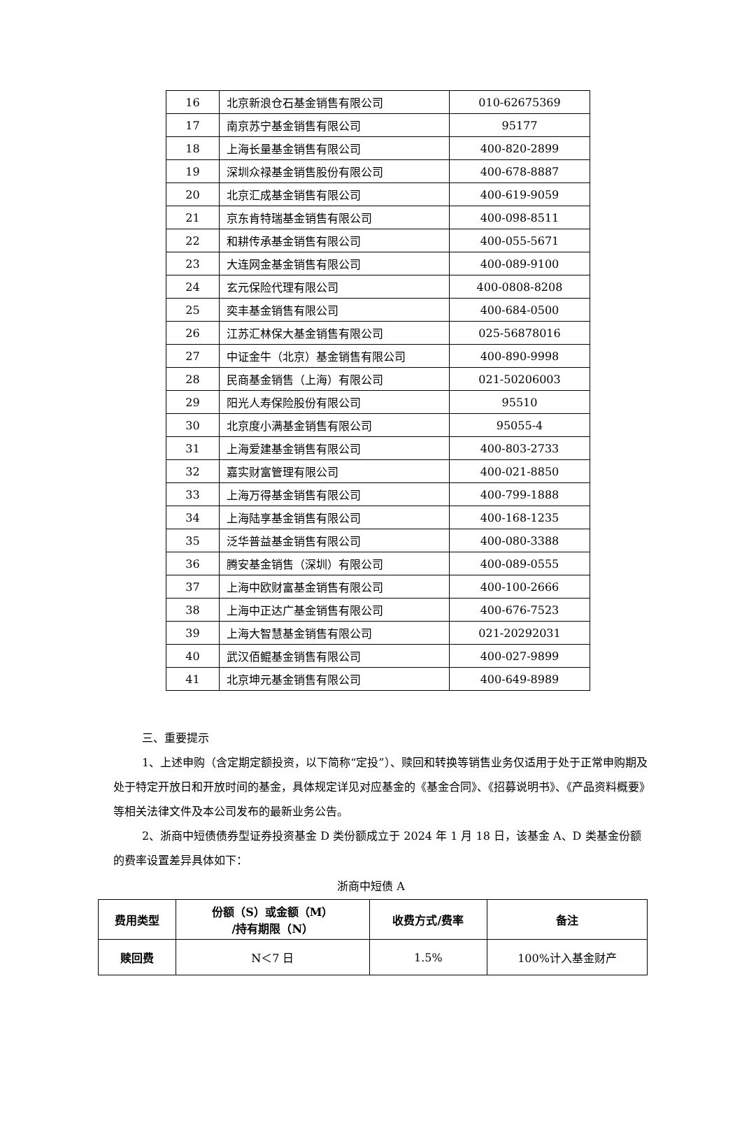| 16 | 北京新浪仓石基金销售有限公司 | 010-62675369 |
| 17 | 南京苏宁基金销售有限公司 | 95177 |
| 18 | 上海长量基金销售有限公司 | 400-820-2899 |
| 19 | 深圳众禄基金销售股份有限公司 | 400-678-8887 |
| 20 | 北京汇成基金销售有限公司 | 400-619-9059 |
| 21 | 京东肯特瑞基金销售有限公司 | 400-098-8511 |
| 22 | 和耕传承基金销售有限公司 | 400-055-5671 |
| 23 | 大连网金基金销售有限公司 | 400-089-9100 |
| 24 | 玄元保险代理有限公司 | 400-0808-8208 |
| 25 | 奕丰基金销售有限公司 | 400-684-0500 |
| 26 | 江苏汇林保大基金销售有限公司 | 025-56878016 |
| 27 | 中证金牛（北京）基金销售有限公司 | 400-890-9998 |
| 28 | 民商基金销售（上海）有限公司 | 021-50206003 |
| 29 | 阳光人寿保险股份有限公司 | 95510 |
| 30 | 北京度小满基金销售有限公司 | 95055-4 |
| 31 | 上海爱建基金销售有限公司 | 400-803-2733 |
| 32 | 嘉实财富管理有限公司 | 400-021-8850 |
| 33 | 上海万得基金销售有限公司 | 400-799-1888 |
| 34 | 上海陆享基金销售有限公司 | 400-168-1235 |
| 35 | 泛华普益基金销售有限公司 | 400-080-3388 |
| 36 | 腾安基金销售（深圳）有限公司 | 400-089-0555 |
| 37 | 上海中欧财富基金销售有限公司 | 400-100-2666 |
| 38 | 上海中正达广基金销售有限公司 | 400-676-7523 |
| 39 | 上海大智慧基金销售有限公司 | 021-20292031 |
| 40 | 武汉佰鲲基金销售有限公司 | 400-027-9899 |
| 41 | 北京坤元基金销售有限公司 | 400-649-8989 |
三、重要提示
1、上述申购（含定期定额投资，以下简称“定投”）、赎回和转换等销售业务仅适用于处于正常申购期及处于特定开放日和开放时间的基金，具体规定详见对应基金的《基金合同》、《招募说明书》、《产品资料概要》等相关法律文件及本公司发布的最新业务公告。
2、浙商中短债债券型证券投资基金 D 类份额成立于 2024 年 1 月 18 日，该基金 A、D 类基金份额的费率设置差异具体如下：
浙商中短债 A
| 费用类型 | 份额（S）或金额（M） /持有期限（N） | 收费方式/费率 | 备注 |
| --- | --- | --- | --- |
| 赎回费 | N＜7 日 | 1.5% | 100%计入基金财产 |